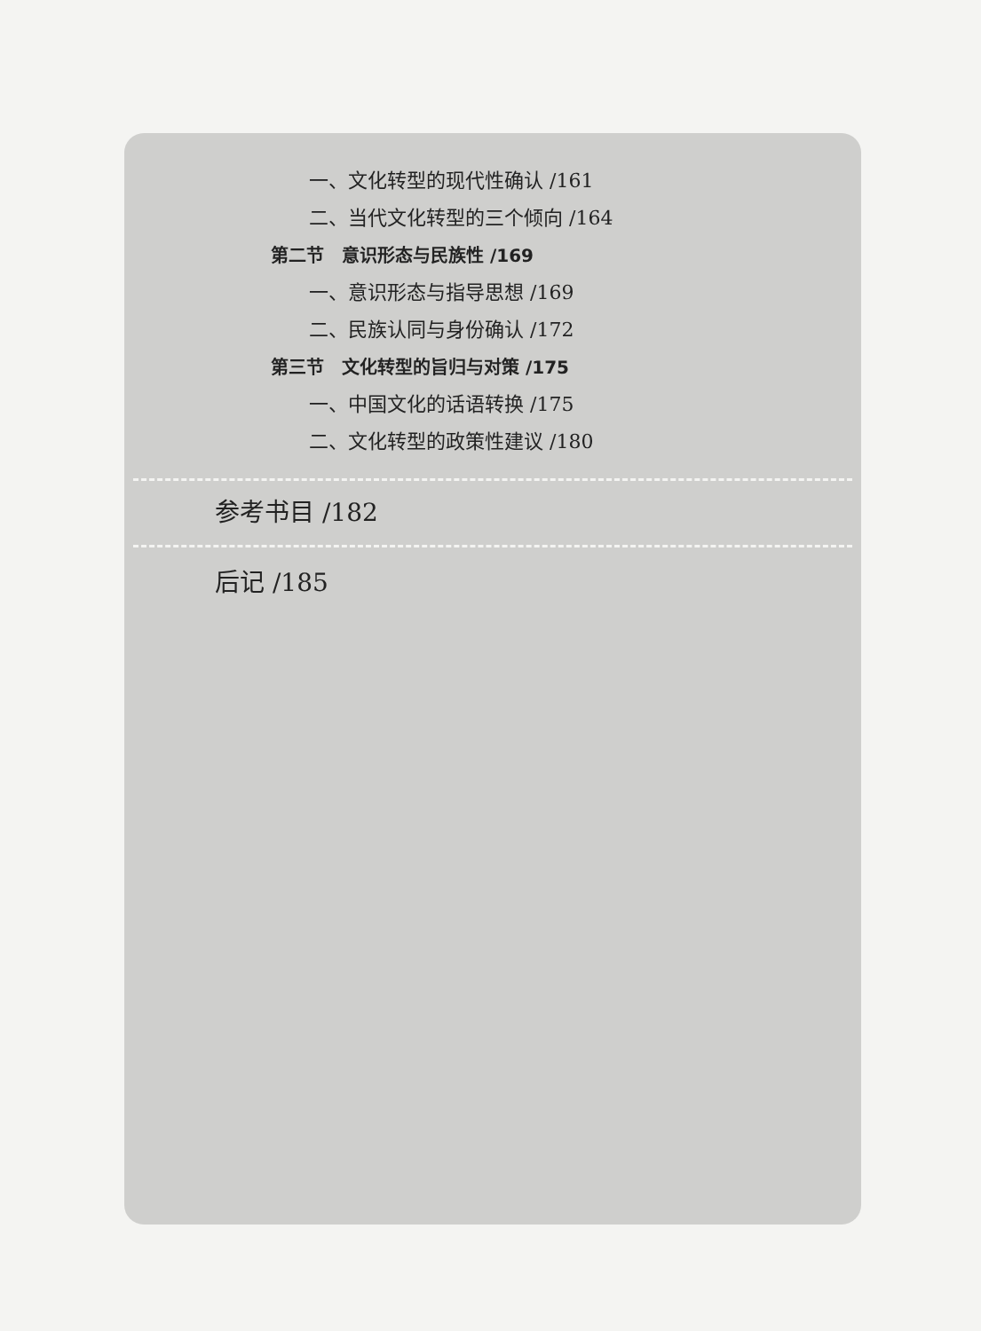一、文化转型的现代性确认 /161
二、当代文化转型的三个倾向 /164
第二节　意识形态与民族性 /169
一、意识形态与指导思想 /169
二、民族认同与身份确认 /172
第三节　文化转型的旨归与对策 /175
一、中国文化的话语转换 /175
二、文化转型的政策性建议 /180
参考书目 /182
后记 /185